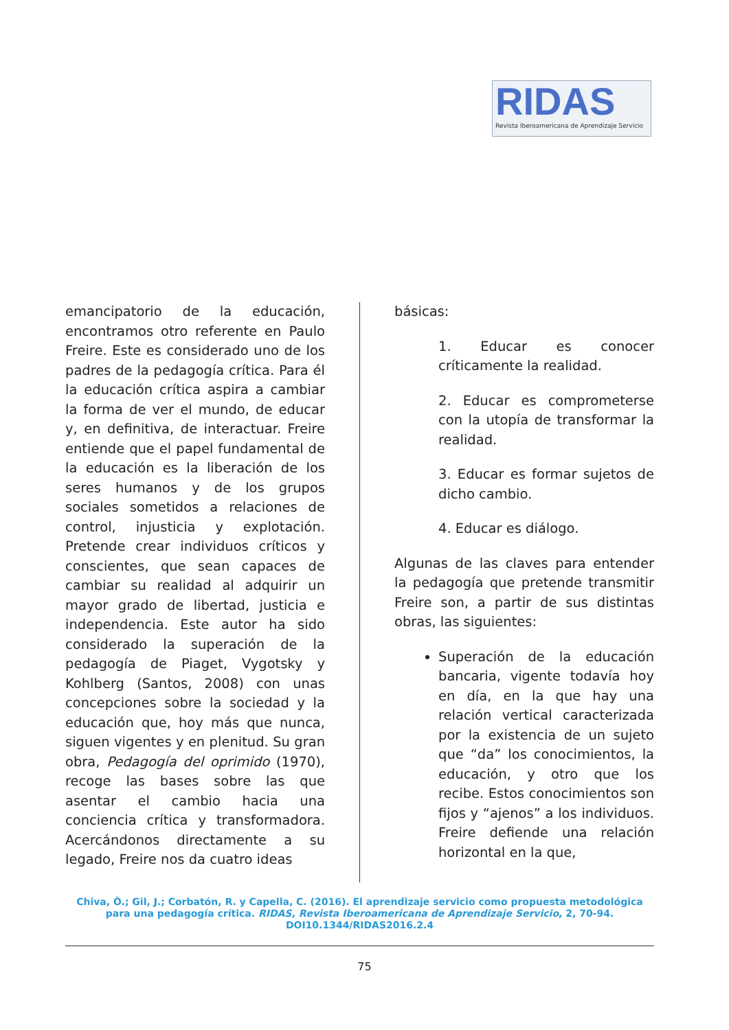RIDAS
Revista Iberoamericana de Aprendizaje Servicio
emancipatorio de la educación, encontramos otro referente en Paulo Freire. Este es considerado uno de los padres de la pedagogía crítica. Para él la educación crítica aspira a cambiar la forma de ver el mundo, de educar y, en definitiva, de interactuar. Freire entiende que el papel fundamental de la educación es la liberación de los seres humanos y de los grupos sociales sometidos a relaciones de control, injusticia y explotación. Pretende crear individuos críticos y conscientes, que sean capaces de cambiar su realidad al adquirir un mayor grado de libertad, justicia e independencia. Este autor ha sido considerado la superación de la pedagogía de Piaget, Vygotsky y Kohlberg (Santos, 2008) con unas concepciones sobre la sociedad y la educación que, hoy más que nunca, siguen vigentes y en plenitud. Su gran obra, Pedagogía del oprimido (1970), recoge las bases sobre las que asentar el cambio hacia una conciencia crítica y transformadora. Acercándonos directamente a su legado, Freire nos da cuatro ideas
básicas:
1. Educar es conocer críticamente la realidad.
2. Educar es comprometerse con la utopía de transformar la realidad.
3. Educar es formar sujetos de dicho cambio.
4. Educar es diálogo.
Algunas de las claves para entender la pedagogía que pretende transmitir Freire son, a partir de sus distintas obras, las siguientes:
Superación de la educación bancaria, vigente todavía hoy en día, en la que hay una relación vertical caracterizada por la existencia de un sujeto que “da” los conocimientos, la educación, y otro que los recibe. Estos conocimientos son fijos y “ajenos” a los individuos. Freire defiende una relación horizontal en la que,
Chiva, Ò.; Gil, J.; Corbatón, R. y Capella, C. (2016). El aprendizaje servicio como propuesta metodológica para una pedagogía crítica. RIDAS, Revista Iberoamericana de Aprendizaje Servicio, 2, 70-94. DOI10.1344/RIDAS2016.2.4
75